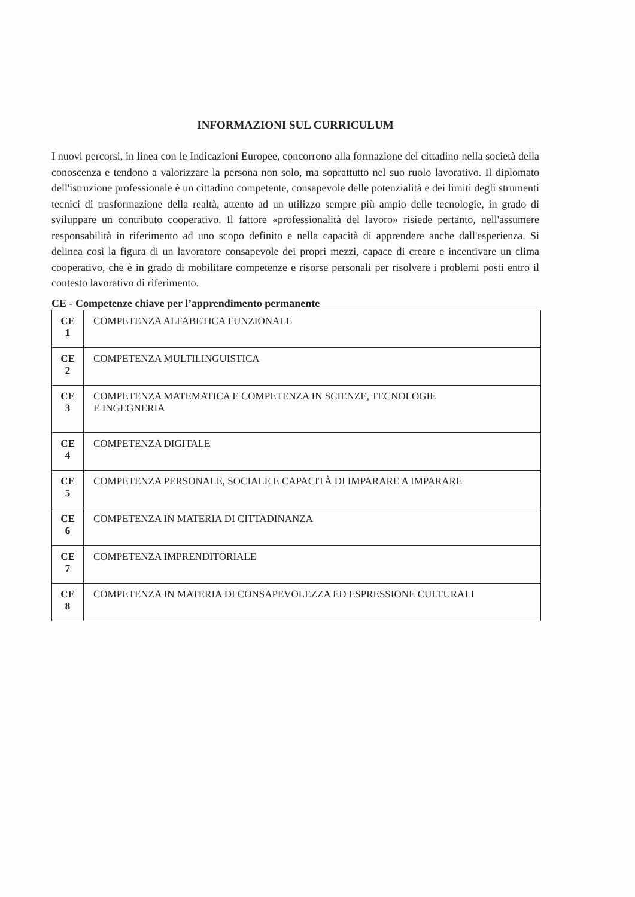INFORMAZIONI SUL CURRICULUM
I nuovi percorsi, in linea con le Indicazioni Europee, concorrono alla formazione del cittadino nella società della conoscenza e tendono a valorizzare la persona non solo, ma soprattutto nel suo ruolo lavorativo. Il diplomato dell'istruzione professionale è un cittadino competente, consapevole delle potenzialità e dei limiti degli strumenti tecnici di trasformazione della realtà, attento ad un utilizzo sempre più ampio delle tecnologie, in grado di sviluppare un contributo cooperativo. Il fattore «professionalità del lavoro» risiede pertanto, nell'assumere responsabilità in riferimento ad uno scopo definito e nella capacità di apprendere anche dall'esperienza. Si delinea così la figura di un lavoratore consapevole dei propri mezzi, capace di creare e incentivare un clima cooperativo, che è in grado di mobilitare competenze e risorse personali per risolvere i problemi posti entro il contesto lavorativo di riferimento.
CE - Competenze chiave per l’apprendimento permanente
| CE 1 | COMPETENZA ALFABETICA FUNZIONALE |
| CE 2 | COMPETENZA MULTILINGUISTICA |
| CE 3 | COMPETENZA MATEMATICA E COMPETENZA IN SCIENZE, TECNOLOGIE E INGEGNERIA |
| CE 4 | COMPETENZA DIGITALE |
| CE 5 | COMPETENZA PERSONALE, SOCIALE E CAPACITÀ DI IMPARARE A IMPARARE |
| CE 6 | COMPETENZA IN MATERIA DI CITTADINANZA |
| CE 7 | COMPETENZA IMPRENDITORIALE |
| CE 8 | COMPETENZA IN MATERIA DI CONSAPEVOLEZZA ED ESPRESSIONE CULTURALI |